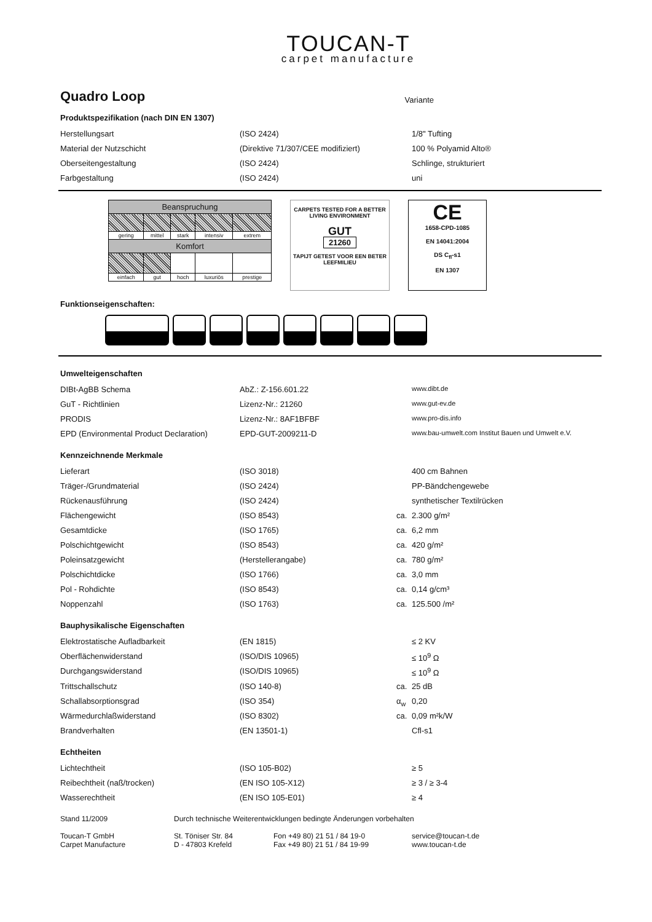TOUCAN-T
carpet manufacture
Quadro Loop
Variante
Produktspezifikation (nach DIN EN 1307)
| Herstellungsart | (ISO 2424) | | 1/8" Tufting |
| Material der Nutzschicht | (Direktive 71/307/CEE modifiziert) | | 100 % Polyamid Alto® |
| Oberseitengestaltung | (ISO 2424) | | Schlinge, strukturiert |
| Farbgestaltung | (ISO 2424) | | uni |
| Beanspruchung | | | | |
| --- | --- | --- | --- | --- |
| gering | mittel | stark | intensiv | extrem |
| Komfort | | | | |
| einfach | gut | hoch | luxuriös | prestige |
CARPETS TESTED FOR A BETTER LIVING ENVIRONMENT
GUT
21260
TAPIJT GETEST VOOR EEN BETER LEEFMILIEU
CE
1658-CPD-1085
EN 14041:2004
DS C<sub>fl</sub>-s1
EN 1307
Funktionseigenschaften:
Umwelteigenschaften
| DIBt-AgBB Schema | AbZ.: Z-156.601.22 | | www.dibt.de |
| GuT - Richtlinien | Lizenz-Nr.: 21260 | | www.gut-ev.de |
| PRODIS | Lizenz-Nr.: 8AF1BFBF | | www.pro-dis.info |
| EPD (Environmental Product Declaration) | EPD-GUT-2009211-D | | www.bau-umwelt.com Institut Bauen und Umwelt e.V. |
Kennzeichnende Merkmale
| Lieferart | (ISO 3018) | | 400 cm Bahnen |
| Träger-/Grundmaterial | (ISO 2424) | | PP-Bändchengewebe |
| Rückenausführung | (ISO 2424) | | synthetischer Textilrücken |
| Flächengewicht | (ISO 8543) | ca. | 2.300 g/m² |
| Gesamtdicke | (ISO 1765) | ca. | 6,2 mm |
| Polschichtgewicht | (ISO 8543) | ca. | 420 g/m² |
| Poleinsatzgewicht | (Herstellerangabe) | ca. | 780 g/m² |
| Polschichtdicke | (ISO 1766) | ca. | 3,0 mm |
| Pol - Rohdichte | (ISO 8543) | ca. | 0,14 g/cm³ |
| Noppenzahl | (ISO 1763) | ca. | 125.500 /m² |
Bauphysikalische Eigenschaften
| Elektrostatische Aufladbarkeit | (EN 1815) | | ≤ 2 KV |
| Oberflächenwiderstand | (ISO/DIS 10965) | | ≤ 10<sup>9</sup> Ω |
| Durchgangswiderstand | (ISO/DIS 10965) | | ≤ 10<sup>9</sup> Ω |
| Trittschallschutz | (ISO 140-8) | ca. | 25 dB |
| Schallabsorptionsgrad | (ISO 354) | α<sub>w</sub> | 0,20 |
| Wärmedurchlaßwiderstand | (ISO 8302) | ca. | 0,09 m²k/W |
| Brandverhalten | (EN 13501-1) | | Cfl-s1 |
Echtheiten
| Lichtechtheit | (ISO 105-B02) | | ≥ 5 |
| Reibechtheit (naß/trocken) | (EN ISO 105-X12) | | ≥ 3 / ≥ 3-4 |
| Wasserechtheit | (EN ISO 105-E01) | | ≥ 4 |
Stand 11/2009 Durch technische Weiterentwicklungen bedingte Änderungen vorbehalten
Toucan-T GmbH
Carpet Manufacture St. Töniser Str. 84
D - 47803 Krefeld Fon +49 80) 21 51 / 84 19-0
Fax +49 80) 21 51 / 84 19-99 service@toucan-t.de
www.toucan-t.de